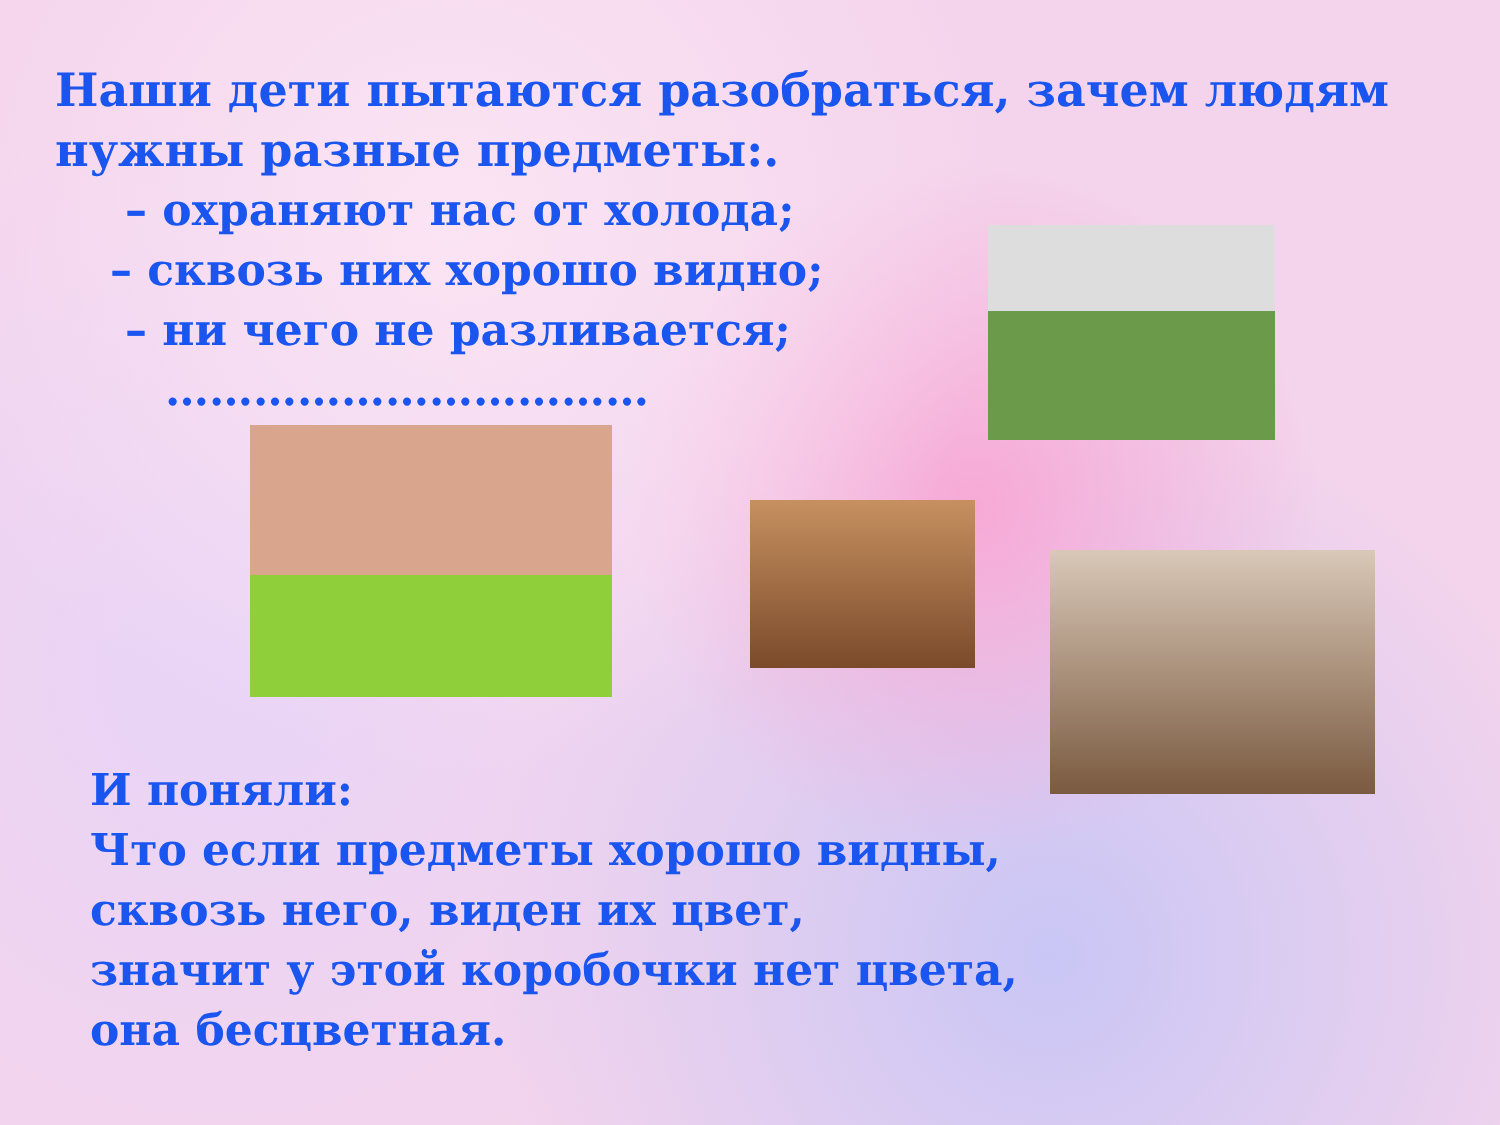Наши дети пытаются разобраться, зачем людям нужны разные предметы:.
– охраняют нас от холода;
– сквозь них хорошо видно;
– ни чего не разливается;
……………………………
И поняли:
Что если предметы хорошо видны,
сквозь него, виден их цвет,
значит у этой коробочки нет цвета,
она бесцветная.